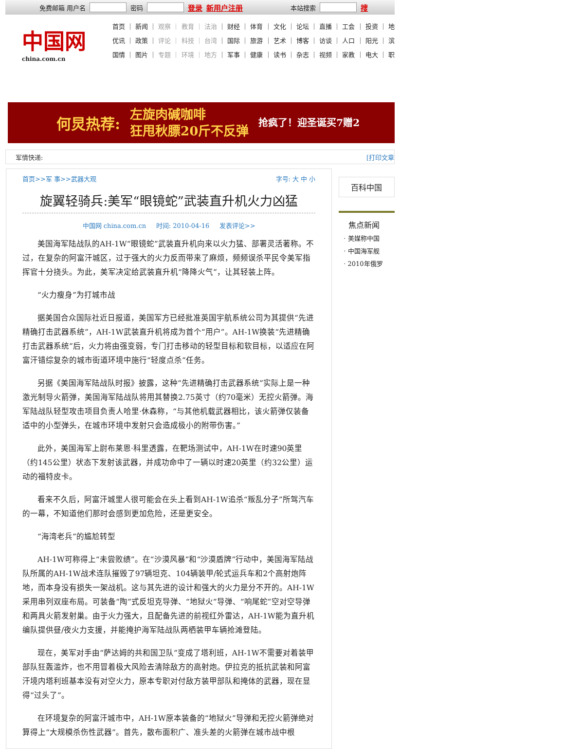免费邮箱 用户名 密码 登录 新用户注册 本站搜索 搜
中国网
china.com.cn
首页 ｜ 新闻 ｜ 观察 ｜ 教育 ｜ 法治 ｜ 财经 ｜ 体育 ｜ 文化 ｜ 论坛 ｜ 直播 ｜ 工会 ｜ 投资 ｜ 地
优讯 ｜ 政策 ｜ 评论 ｜ 科技 ｜ 台湾 ｜ 国际 ｜ 旅游 ｜ 艺术 ｜ 博客 ｜ 访谈 ｜ 人口 ｜ 阳光 ｜ 滨
国情 ｜ 图片 ｜ 专题 ｜ 环境 ｜ 地方 ｜ 军事 ｜ 健康 ｜ 读书 ｜ 杂志 ｜ 视频 ｜ 家教 ｜ 电大 ｜ 职
何炅热荐: 左旋肉碱咖啡
狂甩秋膘20斤不反弹 抢疯了！迎圣诞买7赠2
军情快递: [打印文章
首页>>军 事>>武器大观 字号: 大 中 小
旋翼轻骑兵:美军“眼镜蛇”武装直升机火力凶猛
中国网 china.com.cn 时间: 2010-04-16 发表评论>>
美国海军陆战队的AH-1W“眼镜蛇”武装直升机向来以火力猛、部署灵活著称。不过，在复杂的阿富汗城区，过于强大的火力反而带来了麻烦，频频误杀平民令美军指挥官十分挠头。为此，美军决定给武装直升机“降降火气”，让其轻装上阵。
“火力瘦身”为打城市战
据美国合众国际社近日报道，美国军方已经批准英国宇航系统公司为其提供“先进精确打击武器系统”，AH-1W武装直升机将成为首个“用户”。AH-1W换装“先进精确打击武器系统”后，火力将由强变弱，专门打击移动的轻型目标和软目标，以适应在阿富汗错综复杂的城市街道环境中施行“轻度点杀”任务。
另据《美国海军陆战队时报》披露，这种“先进精确打击武器系统”实际上是一种激光制导火箭弹，美国海军陆战队将用其替换2.75英寸（约70毫米）无控火箭弹。海军陆战队轻型攻击项目负责人哈里·休森称，“与其他机载武器相比，该火箭弹仅装备适中的小型弹头，在城市环境中发射只会造成极小的附带伤害。”
此外，美国海军上尉布莱恩·科里透露，在靶场测试中，AH-1W在时速90英里（约145公里）状态下发射该武器，并成功命中了一辆以时速20英里（约32公里）运动的福特皮卡。
看来不久后，阿富汗城里人很可能会在头上看到AH-1W追杀“叛乱分子”所驾汽车的一幕，不知道他们那时会感到更加危险，还是更安全。
“海湾老兵”的尴尬转型
AH-1W可称得上“未尝败绩”。在“沙漠风暴”和“沙漠盾牌”行动中，美国海军陆战队所属的AH-1W战术连队摧毁了97辆坦克、104辆装甲/轮式运兵车和2个高射炮阵地，而本身没有损失一架战机。这与其先进的设计和强大的火力是分不开的。AH-1W采用串列双座布局。可装备“陶”式反坦克导弹、“地狱火”导弹、“响尾蛇”空对空导弹和两具火箭发射巢。由于火力强大，且配备先进的前视红外雷达，AH-1W能为直升机编队提供昼/夜火力支援，并能掩护海军陆战队两栖装甲车辆抢滩登陆。
现在，美军对手由“萨达姆的共和国卫队”变成了塔利班，AH-1W不需要对着装甲部队狂轰滥炸，也不用冒着极大风险去清除敌方的高射炮。伊拉克的抵抗武装和阿富汗境内塔利班基本没有对空火力，原本专职对付敌方装甲部队和掩体的武器，现在显得“过头了”。
在环境复杂的阿富汗城市中，AH-1W原本装备的“地狱火”导弹和无控火箭弹绝对算得上“大规模杀伤性武器”。首先，散布面积广、准头差的火箭弹在城市战中根
百科中国
焦点新闻
· 美媒称中国
· 中国海军舰
· 2010年俄罗